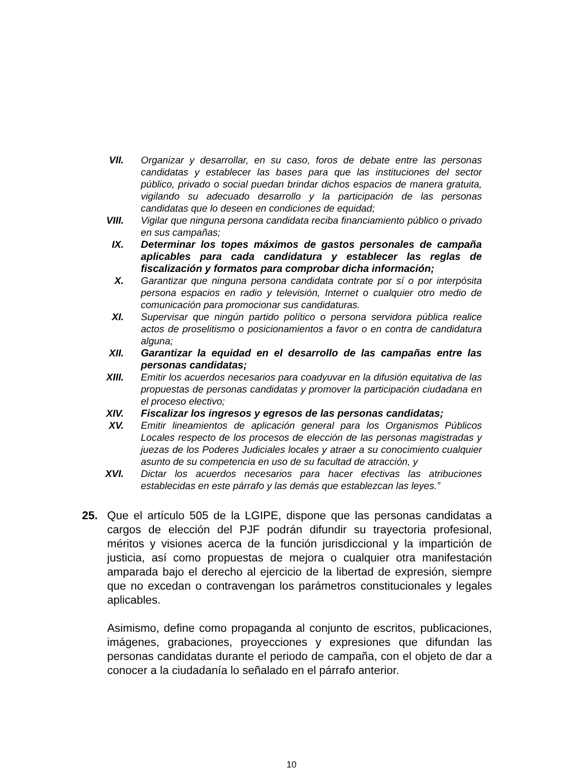VII.
Organizar y desarrollar, en su caso, foros de debate entre las personas candidatas y establecer las bases para que las instituciones del sector público, privado o social puedan brindar dichos espacios de manera gratuita, vigilando su adecuado desarrollo y la participación de las personas candidatas que lo deseen en condiciones de equidad;
VIII.
Vigilar que ninguna persona candidata reciba financiamiento público o privado en sus campañas;
IX. Determinar los topes máximos de gastos personales de campaña aplicables para cada candidatura y establecer las reglas de fiscalización y formatos para comprobar dicha información;
X. Garantizar que ninguna persona candidata contrate por sí o por interpósita persona espacios en radio y televisión, Internet o cualquier otro medio de comunicación para promocionar sus candidaturas.
XI. Supervisar que ningún partido político o persona servidora pública realice actos de proselitismo o posicionamientos a favor o en contra de candidatura alguna;
XII.
Garantizar la equidad en el desarrollo de las campañas entre las personas candidatas;
XIII.
Emitir los acuerdos necesarios para coadyuvar en la difusión equitativa de las propuestas de personas candidatas y promover la participación ciudadana en el proceso electivo;
XIV.
Fiscalizar los ingresos y egresos de las personas candidatas;
XV. Emitir lineamientos de aplicación general para los Organismos Públicos Locales respecto de los procesos de elección de las personas magistradas y juezas de los Poderes Judiciales locales y atraer a su conocimiento cualquier asunto de su competencia en uso de su facultad de atracción, y
XVI.
Dictar los acuerdos necesarios para hacer efectivas las atribuciones establecidas en este párrafo y las demás que establezcan las leyes.”
25.
Que el artículo 505 de la LGIPE, dispone que las personas candidatas a cargos de elección del PJF podrán difundir su trayectoria profesional, méritos y visiones acerca de la función jurisdiccional y la impartición de justicia, así como propuestas de mejora o cualquier otra manifestación amparada bajo el derecho al ejercicio de la libertad de expresión, siempre que no excedan o contravengan los parámetros constitucionales y legales aplicables.
Asimismo, define como propaganda al conjunto de escritos, publicaciones, imágenes, grabaciones, proyecciones y expresiones que difundan las personas candidatas durante el periodo de campaña, con el objeto de dar a conocer a la ciudadanía lo señalado en el párrafo anterior.
10